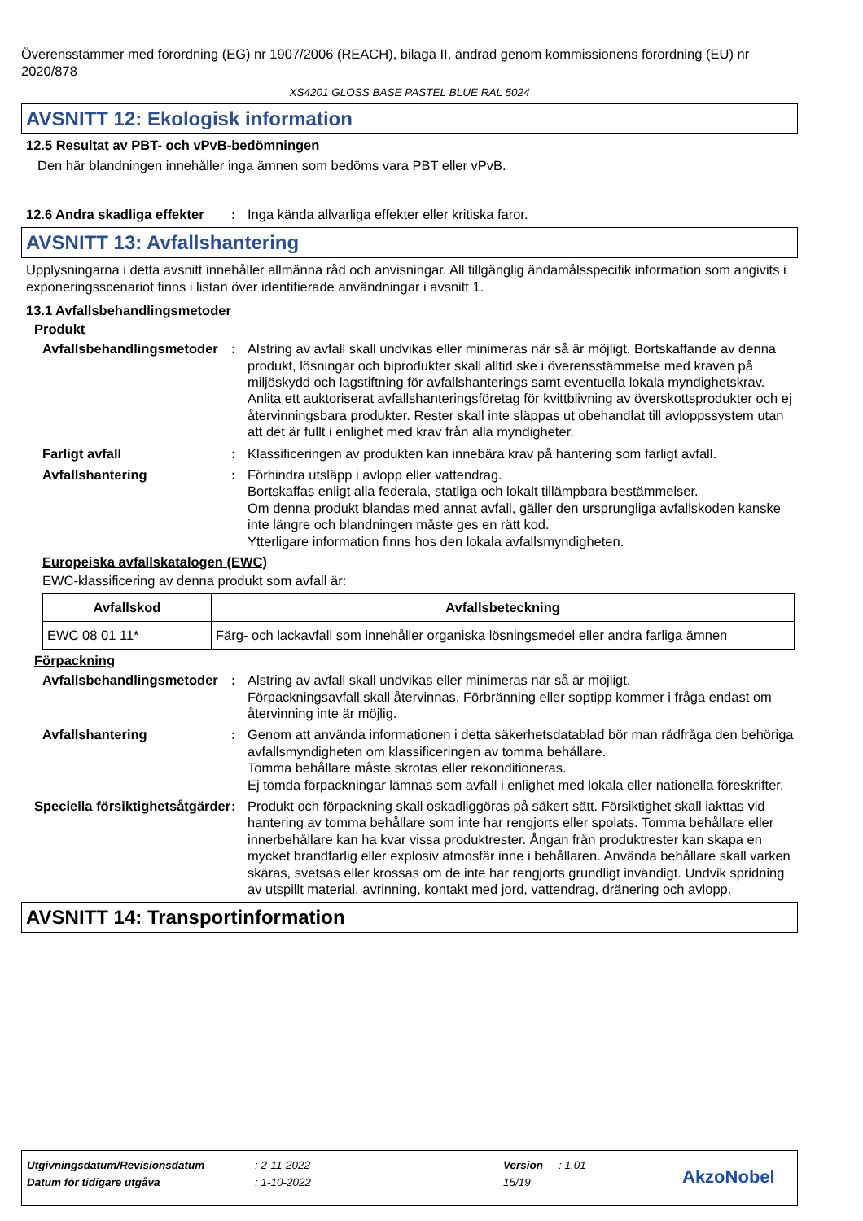Överensstämmer med förordning (EG) nr 1907/2006 (REACH), bilaga II, ändrad genom kommissionens förordning (EU) nr 2020/878
XS4201 GLOSS BASE PASTEL BLUE RAL 5024
AVSNITT 12: Ekologisk information
12.5 Resultat av PBT- och vPvB-bedömningen
Den här blandningen innehåller inga ämnen som bedöms vara PBT eller vPvB.
12.6 Andra skadliga effekter
: Inga kända allvarliga effekter eller kritiska faror.
AVSNITT 13: Avfallshantering
Upplysningarna i detta avsnitt innehåller allmänna råd och anvisningar. All tillgänglig ändamålsspecifik information som angivits i exponeringsscenariot finns i listan över identifierade användningar i avsnitt 1.
13.1 Avfallsbehandlingsmetoder
Produkt
Avfallsbehandlingsmetoder
: Alstring av avfall skall undvikas eller minimeras när så är möjligt. Bortskaffande av denna produkt, lösningar och biprodukter skall alltid ske i överensstämmelse med kraven på miljöskydd och lagstiftning för avfallshanterings samt eventuella lokala myndighetskrav. Anlita ett auktoriserat avfallshanteringsföretag för kvittblivning av överskottsprodukter och ej återvinningsbara produkter. Rester skall inte släppas ut obehandlat till avloppssystem utan att det är fullt i enlighet med krav från alla myndigheter.
Farligt avfall : Klassificeringen av produkten kan innebära krav på hantering som farligt avfall.
Avfallshantering : Förhindra utsläpp i avlopp eller vattendrag.
Bortskaffas enligt alla federala, statliga och lokalt tillämpbara bestämmelser.
Om denna produkt blandas med annat avfall, gäller den ursprungliga avfallskoden kanske inte längre och blandningen måste ges en rätt kod.
Ytterligare information finns hos den lokala avfallsmyndigheten.
Europeiska avfallskatalogen (EWC)
EWC-klassificering av denna produkt som avfall är:
| Avfallskod | Avfallsbeteckning |
| --- | --- |
| EWC 08 01 11* | Färg- och lackavfall som innehåller organiska lösningsmedel eller andra farliga ämnen |
Förpackning
Avfallsbehandlingsmetoder
: Alstring av avfall skall undvikas eller minimeras när så är möjligt.
Förpackningsavfall skall återvinnas. Förbränning eller soptipp kommer i fråga endast om återvinning inte är möjlig.
Avfallshantering : Genom att använda informationen i detta säkerhetsdatablad bör man rådfråga den behöriga avfallsmyndigheten om klassificeringen av tomma behållare.
Tomma behållare måste skrotas eller rekonditioneras.
Ej tömda förpackningar lämnas som avfall i enlighet med lokala eller nationella föreskrifter.
Speciella försiktighetsåtgärder
: Produkt och förpackning skall oskadliggöras på säkert sätt. Försiktighet skall iakttas vid hantering av tomma behållare som inte har rengjorts eller spolats. Tomma behållare eller innerbehållare kan ha kvar vissa produktrester. Ångan från produktrester kan skapa en mycket brandfarlig eller explosiv atmosfär inne i behållaren. Använda behållare skall varken skäras, svetsas eller krossas om de inte har rengjorts grundligt invändigt. Undvik spridning av utspillt material, avrinning, kontakt med jord, vattendrag, dränering och avlopp.
AVSNITT 14: Transportinformation
Utgivningsdatum/Revisionsdatum: 2-11-2022 Version: 1.01
Datum för tidigare utgåva: 1-10-2022 15/19 AkzoNobel